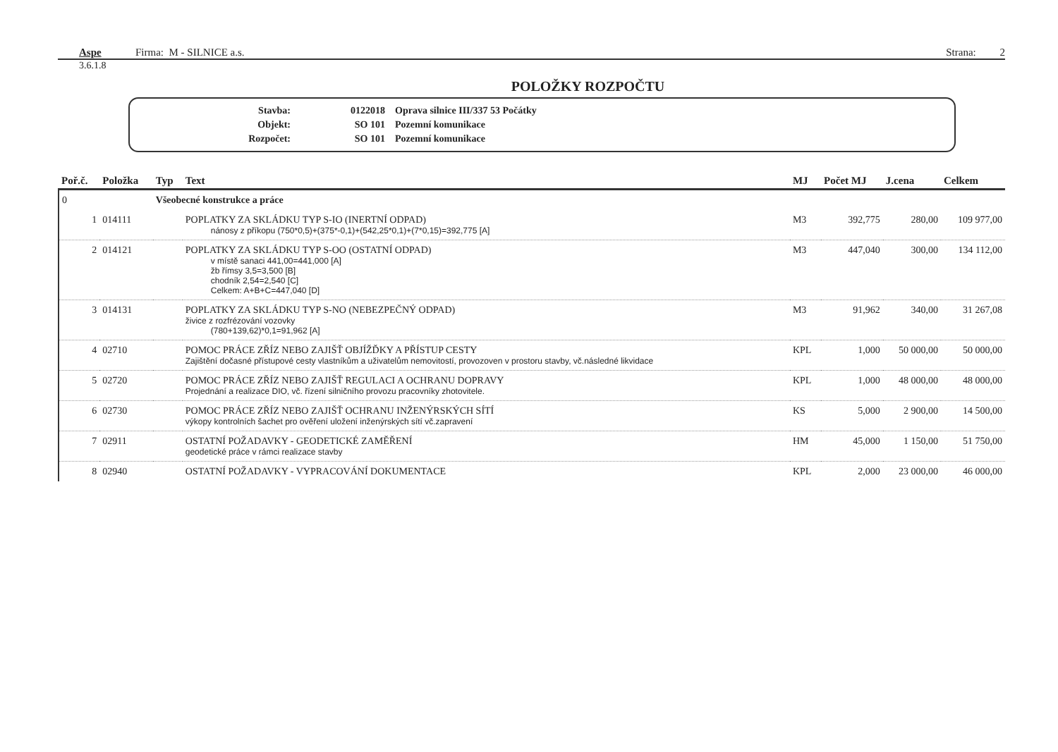Aspe Firma: M - SILNICE a.s. Strana: 2
3.6.1.8
POLOŽKY ROZPOČTU
| Stavba: | 0122018 | Oprava silnice III/337 53 Počátky |
| Objekt: | SO 101 | Pozemní komunikace |
| Rozpočet: | SO 101 | Pozemní komunikace |
| Poř.č. | Položka | Typ | Text | MJ | Počet MJ | J.cena | Celkem |
| --- | --- | --- | --- | --- | --- | --- | --- |
| 0 | | Všeobecné konstrukce a práce | | | | | |
| 1 | 014111 | | POPLATKY ZA SKLÁDKU TYP S-IO (INERTNÍ ODPAD) nánosy z příkopu (750*0,5)+(375*-0,1)+(542,25*0,1)+(7*0,15)=392,775 [A] | M3 | 392,775 | 280,00 | 109 977,00 |
| 2 | 014121 | | POPLATKY ZA SKLÁDKU TYP S-OO (OSTATNÍ ODPAD) v místě sanaci 441,00=441,000 [A] žb římsy 3,5=3,500 [B] chodník 2,54=2,540 [C] Celkem: A+B+C=447,040 [D] | M3 | 447,040 | 300,00 | 134 112,00 |
| 3 | 014131 | | POPLATKY ZA SKLÁDKU TYP S-NO (NEBEZPEČNÝ ODPAD) živice z rozfrézování vozovky (780+139,62)*0,1=91,962 [A] | M3 | 91,962 | 340,00 | 31 267,08 |
| 4 | 02710 | | POMOC PRÁCE ZŘÍZ NEBO ZAJIŠŤ OBJÍŽĎKY A PŘÍSTUP CESTY Zajištění dočasné přístupové cesty vlastníkům a uživatelům nemovitostí, provozoven v prostoru stavby, vč.následné likvidace | KPL | 1,000 | 50 000,00 | 50 000,00 |
| 5 | 02720 | | POMOC PRÁCE ZŘÍZ NEBO ZAJIŠŤ REGULACI A OCHRANU DOPRAVY Projednání a realizace DIO, vč. řízení silničního provozu pracovníky zhotovitele. | KPL | 1,000 | 48 000,00 | 48 000,00 |
| 6 | 02730 | | POMOC PRÁCE ZŘÍZ NEBO ZAJIŠŤ OCHRANU INŽENÝRSKÝCH SÍTÍ výkopy kontrolních šachet pro ověření uložení inženýrských sítí vč.zapravení | KS | 5,000 | 2 900,00 | 14 500,00 |
| 7 | 02911 | | OSTATNÍ POŽADAVKY - GEODETICKÉ ZAMĚŘENÍ geodetické práce v rámci realizace stavby | HM | 45,000 | 1 150,00 | 51 750,00 |
| 8 | 02940 | | OSTATNÍ POŽADAVKY - VYPRACOVÁNÍ DOKUMENTACE | KPL | 2,000 | 23 000,00 | 46 000,00 |